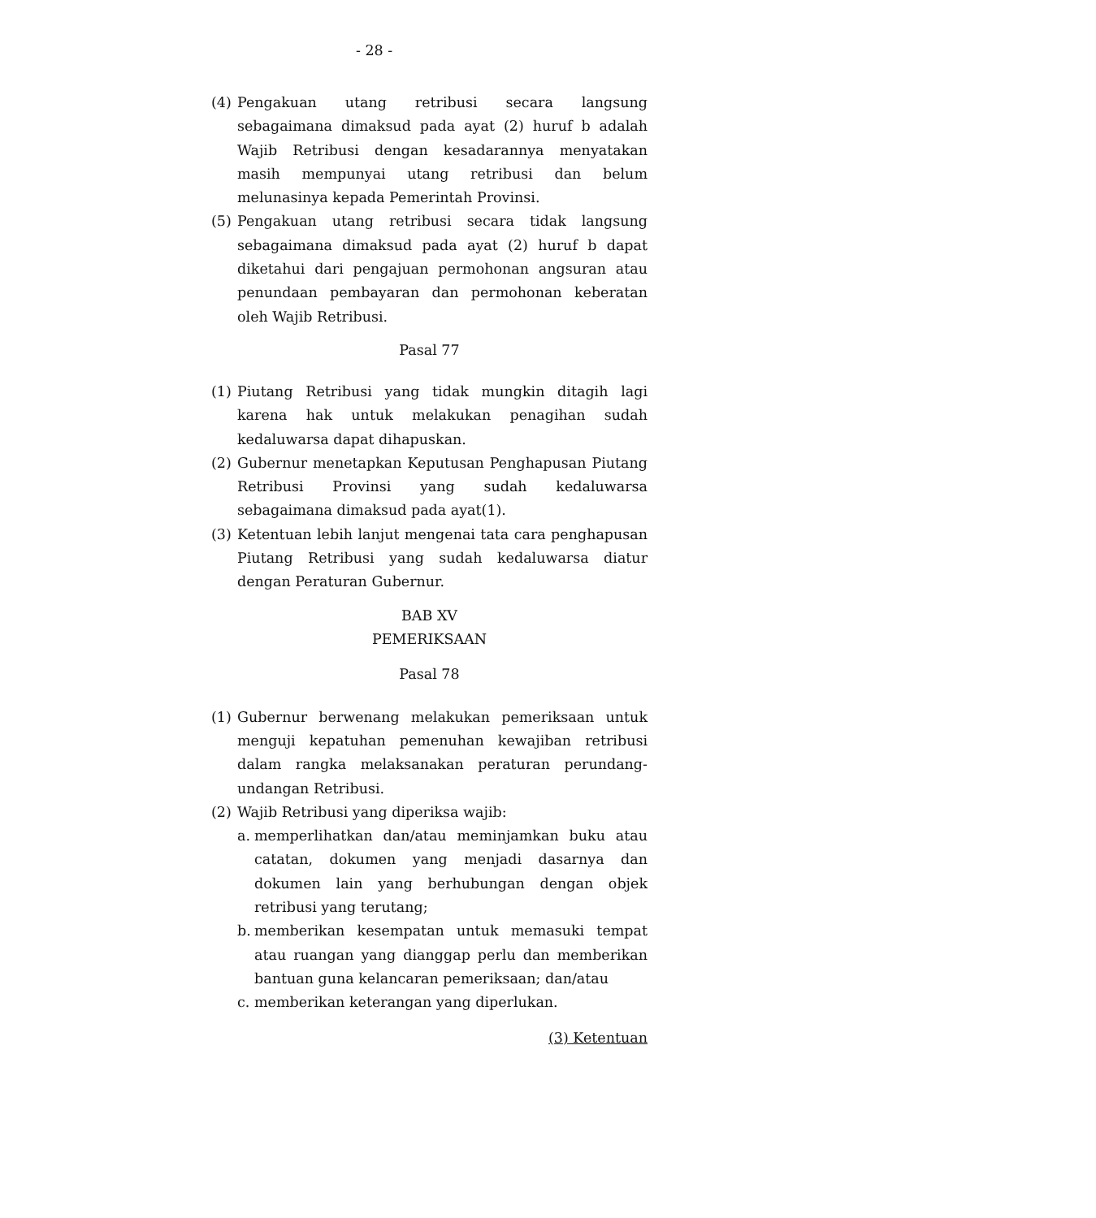- 28 -
(4) Pengakuan utang retribusi secara langsung sebagaimana dimaksud pada ayat (2) huruf b adalah Wajib Retribusi dengan kesadarannya menyatakan masih mempunyai utang retribusi dan belum melunasinya kepada Pemerintah Provinsi.
(5) Pengakuan utang retribusi secara tidak langsung sebagaimana dimaksud pada ayat (2) huruf b dapat diketahui dari pengajuan permohonan angsuran atau penundaan pembayaran dan permohonan keberatan oleh Wajib Retribusi.
Pasal 77
(1) Piutang Retribusi yang tidak mungkin ditagih lagi karena hak untuk melakukan penagihan sudah kedaluwarsa dapat dihapuskan.
(2) Gubernur menetapkan Keputusan Penghapusan Piutang Retribusi Provinsi yang sudah kedaluwarsa sebagaimana dimaksud pada ayat(1).
(3) Ketentuan lebih lanjut mengenai tata cara penghapusan Piutang Retribusi yang sudah kedaluwarsa diatur dengan Peraturan Gubernur.
BAB XV
PEMERIKSAAN
Pasal 78
(1) Gubernur berwenang melakukan pemeriksaan untuk menguji kepatuhan pemenuhan kewajiban retribusi dalam rangka melaksanakan peraturan perundang-undangan Retribusi.
(2) Wajib Retribusi yang diperiksa wajib:
a. memperlihatkan dan/atau meminjamkan buku atau catatan, dokumen yang menjadi dasarnya dan dokumen lain yang berhubungan dengan objek retribusi yang terutang;
b. memberikan kesempatan untuk memasuki tempat atau ruangan yang dianggap perlu dan memberikan bantuan guna kelancaran pemeriksaan; dan/atau
c. memberikan keterangan yang diperlukan.
(3) Ketentuan